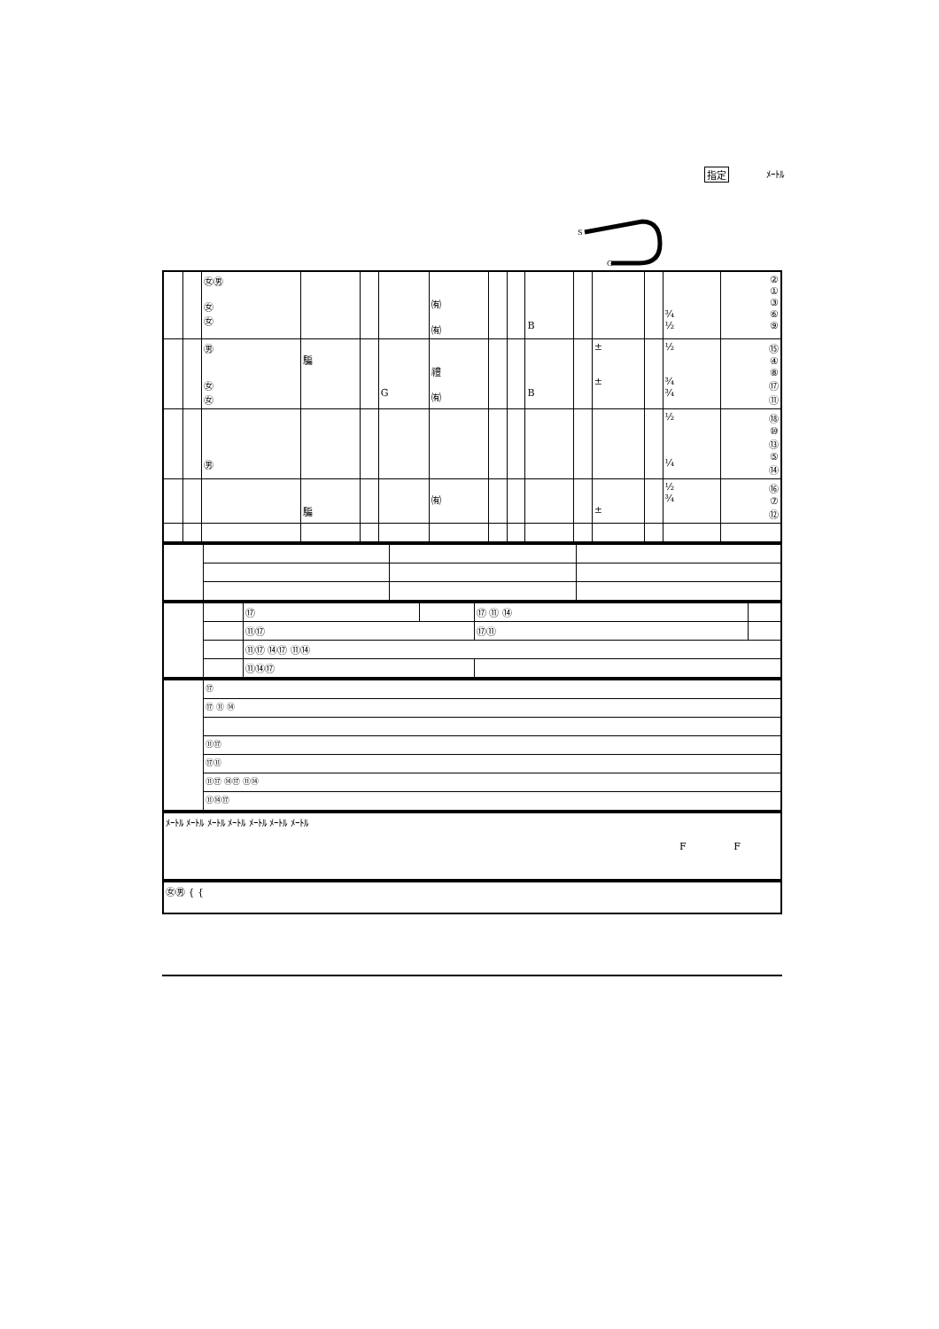指定 ﾒｰﾄﾙ
S
G
| | | ㊛㊚ ㊛ ㊛ | | | | ㈲ ㈲ | | | B | | | | ¾ ½ | ② ① ③ ⑥ ⑨ |
| | | ㊚ ㊛ ㊛ | 騙 | | G | 禮 ㈲ | | | B | | ± ± | | ½ ¾ ¾ | ⑮ ④ ⑧ ⑰ ⑪ |
| | | ㊚ | | | | | | | | | | | ½ ¼ | ⑱ ⑩ ⑬ ⑤ ⑭ |
| | | | 騙 | | | ㈲ | | | | | ± | | ½ ¾ | ⑯ ⑦ ⑫ |
| | | ⑰ | | ⑰ ⑪ ⑭ | |
| | | ⑪⑰ | | ⑰⑪ | |
| | | ⑪⑰ ⑭⑰ ⑪⑭ | | | |
| | | ⑪⑭⑰ | | | |
| | ⑰ |
| | ⑰ ⑪ ⑭ |
| | ⑪⑰ |
| | ⑰⑪ |
| | ⑪⑰ ⑭⑰ ⑪⑭ |
| | ⑪⑭⑰ |
| ﾒｰﾄﾙ ﾒｰﾄﾙ ﾒｰﾄﾙ ﾒｰﾄﾙ ﾒｰﾄﾙ ﾒｰﾄﾙ ﾒｰﾄﾙ F F |
| ㊛㊚ { { |